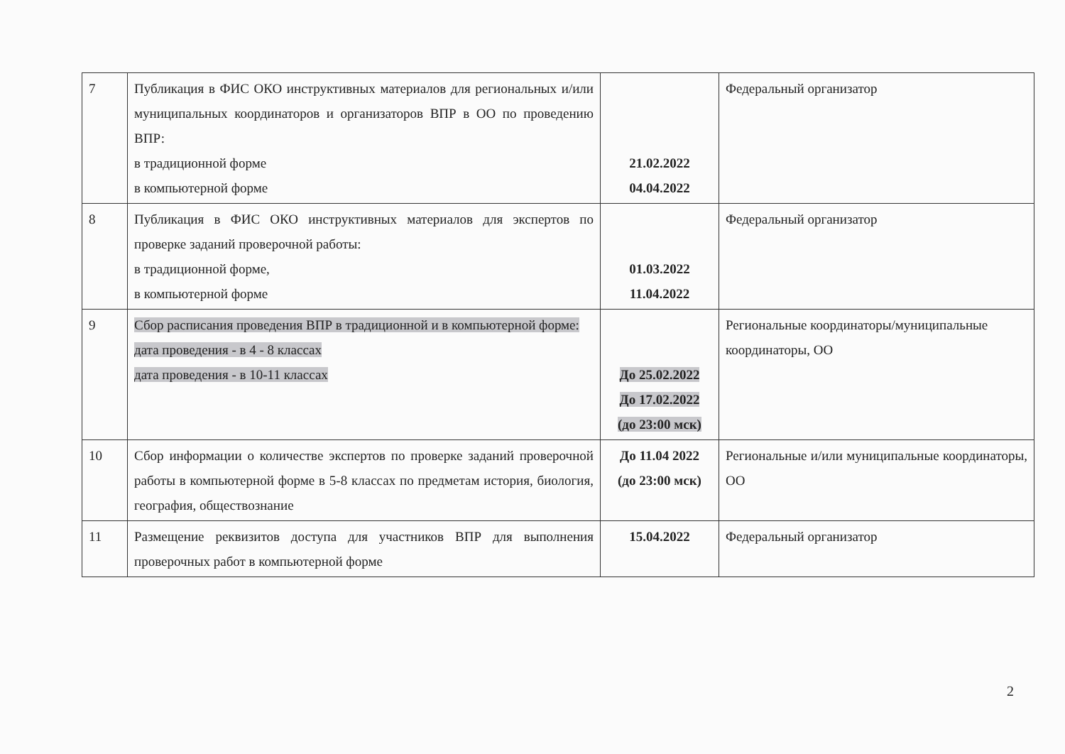| 7 | Публикация в ФИС ОКО инструктивных материалов для региональных и/или муниципальных координаторов и организаторов ВПР в ОО по проведению ВПР: в традиционной форме в компьютерной форме | 21.02.2022 04.04.2022 | Федеральный организатор |
| 8 | Публикация в ФИС ОКО инструктивных материалов для экспертов по проверке заданий проверочной работы: в традиционной форме, в компьютерной форме | 01.03.2022 11.04.2022 | Федеральный организатор |
| 9 | Сбор расписания проведения ВПР в традиционной и в компьютерной форме: дата проведения - в 4 - 8 классах дата проведения - в 10-11 классах | До 25.02.2022 До 17.02.2022 (до 23:00 мск) | Региональные координаторы/муниципальные координаторы, ОО |
| 10 | Сбор информации о количестве экспертов по проверке заданий проверочной работы в компьютерной форме в 5-8 классах по предметам история, биология, география, обществознание | До 11.04 2022 (до 23:00 мск) | Региональные и/или муниципальные координаторы, ОО |
| 11 | Размещение реквизитов доступа для участников ВПР для выполнения проверочных работ в компьютерной форме | 15.04.2022 | Федеральный организатор |
2